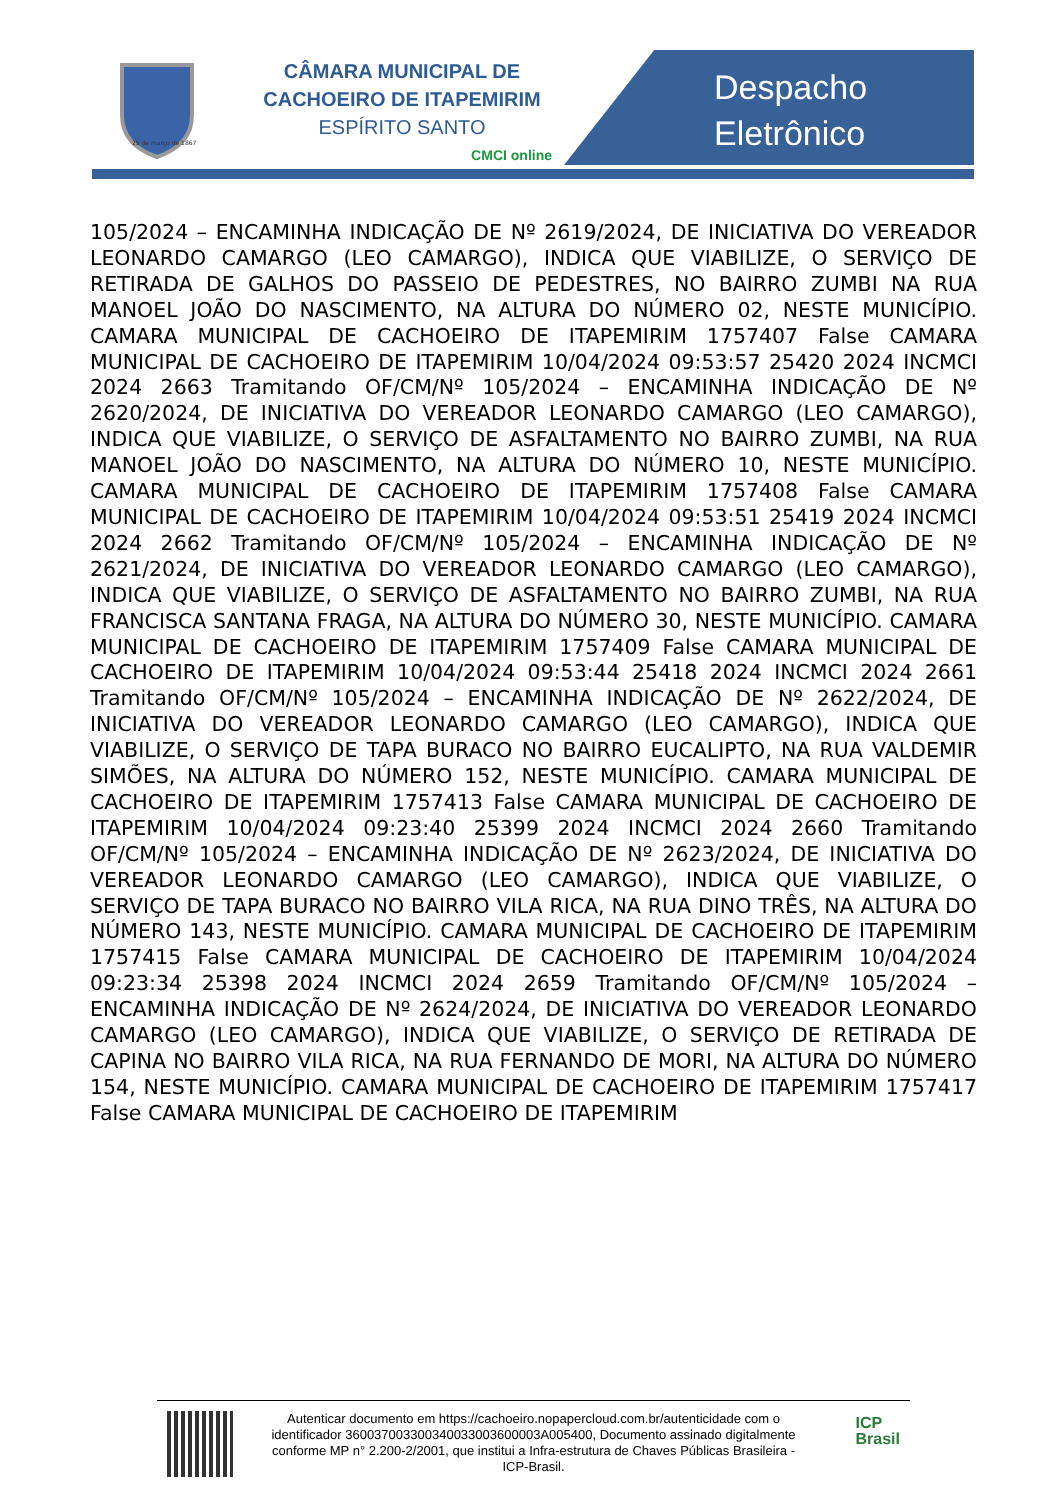25 de março de 1867
CÂMARA MUNICIPAL DE
CACHOEIRO DE ITAPEMIRIM
ESPÍRITO SANTO
CMCI online
Despacho
Eletrônico
105/2024 – ENCAMINHA INDICAÇÃO DE Nº 2619/2024, DE INICIATIVA DO VEREADOR LEONARDO CAMARGO (LEO CAMARGO), INDICA QUE VIABILIZE, O SERVIÇO DE RETIRADA DE GALHOS DO PASSEIO DE PEDESTRES, NO BAIRRO ZUMBI NA RUA MANOEL JOÃO DO NASCIMENTO, NA ALTURA DO NÚMERO 02, NESTE MUNICÍPIO. CAMARA MUNICIPAL DE CACHOEIRO DE ITAPEMIRIM 1757407 False CAMARA MUNICIPAL DE CACHOEIRO DE ITAPEMIRIM 10/04/2024 09:53:57 25420 2024 INCMCI 2024 2663 Tramitando OF/CM/Nº 105/2024 – ENCAMINHA INDICAÇÃO DE Nº 2620/2024, DE INICIATIVA DO VEREADOR LEONARDO CAMARGO (LEO CAMARGO), INDICA QUE VIABILIZE, O SERVIÇO DE ASFALTAMENTO NO BAIRRO ZUMBI, NA RUA MANOEL JOÃO DO NASCIMENTO, NA ALTURA DO NÚMERO 10, NESTE MUNICÍPIO. CAMARA MUNICIPAL DE CACHOEIRO DE ITAPEMIRIM 1757408 False CAMARA MUNICIPAL DE CACHOEIRO DE ITAPEMIRIM 10/04/2024 09:53:51 25419 2024 INCMCI 2024 2662 Tramitando OF/CM/Nº 105/2024 – ENCAMINHA INDICAÇÃO DE Nº 2621/2024, DE INICIATIVA DO VEREADOR LEONARDO CAMARGO (LEO CAMARGO), INDICA QUE VIABILIZE, O SERVIÇO DE ASFALTAMENTO NO BAIRRO ZUMBI, NA RUA FRANCISCA SANTANA FRAGA, NA ALTURA DO NÚMERO 30, NESTE MUNICÍPIO. CAMARA MUNICIPAL DE CACHOEIRO DE ITAPEMIRIM 1757409 False CAMARA MUNICIPAL DE CACHOEIRO DE ITAPEMIRIM 10/04/2024 09:53:44 25418 2024 INCMCI 2024 2661 Tramitando OF/CM/Nº 105/2024 – ENCAMINHA INDICAÇÃO DE Nº 2622/2024, DE INICIATIVA DO VEREADOR LEONARDO CAMARGO (LEO CAMARGO), INDICA QUE VIABILIZE, O SERVIÇO DE TAPA BURACO NO BAIRRO EUCALIPTO, NA RUA VALDEMIR SIMÕES, NA ALTURA DO NÚMERO 152, NESTE MUNICÍPIO. CAMARA MUNICIPAL DE CACHOEIRO DE ITAPEMIRIM 1757413 False CAMARA MUNICIPAL DE CACHOEIRO DE ITAPEMIRIM 10/04/2024 09:23:40 25399 2024 INCMCI 2024 2660 Tramitando OF/CM/Nº 105/2024 – ENCAMINHA INDICAÇÃO DE Nº 2623/2024, DE INICIATIVA DO VEREADOR LEONARDO CAMARGO (LEO CAMARGO), INDICA QUE VIABILIZE, O SERVIÇO DE TAPA BURACO NO BAIRRO VILA RICA, NA RUA DINO TRÊS, NA ALTURA DO NÚMERO 143, NESTE MUNICÍPIO. CAMARA MUNICIPAL DE CACHOEIRO DE ITAPEMIRIM 1757415 False CAMARA MUNICIPAL DE CACHOEIRO DE ITAPEMIRIM 10/04/2024 09:23:34 25398 2024 INCMCI 2024 2659 Tramitando OF/CM/Nº 105/2024 – ENCAMINHA INDICAÇÃO DE Nº 2624/2024, DE INICIATIVA DO VEREADOR LEONARDO CAMARGO (LEO CAMARGO), INDICA QUE VIABILIZE, O SERVIÇO DE RETIRADA DE CAPINA NO BAIRRO VILA RICA, NA RUA FERNANDO DE MORI, NA ALTURA DO NÚMERO 154, NESTE MUNICÍPIO. CAMARA MUNICIPAL DE CACHOEIRO DE ITAPEMIRIM 1757417 False CAMARA MUNICIPAL DE CACHOEIRO DE ITAPEMIRIM
Autenticar documento em https://cachoeiro.nopapercloud.com.br/autenticidade com o identificador 360037003300340033003600003A005400, Documento assinado digitalmente conforme MP n° 2.200-2/2001, que institui a Infra-estrutura de Chaves Públicas Brasileira - ICP-Brasil.
ICP
Brasil